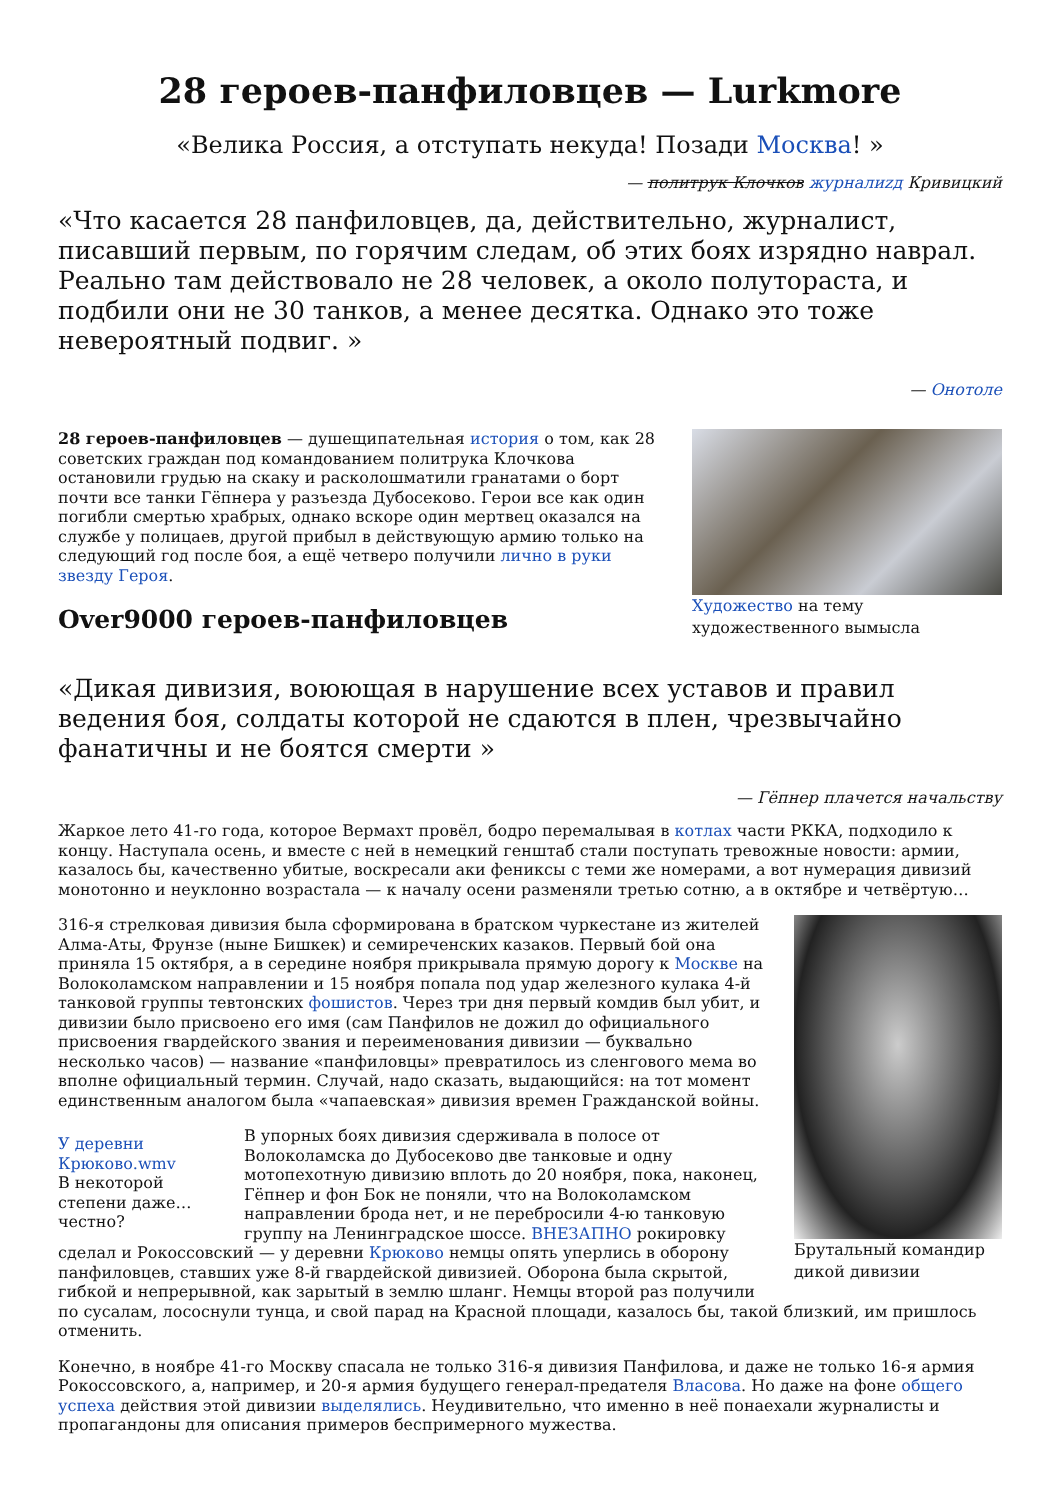28 героев-панфиловцев — Lurkmore
«Велика Россия, а отступать некуда! Позади Москва! »
— политрук Клочков журналиzд Кривицкий
«Что касается 28 панфиловцев, да, действительно, журналист, писавший первым, по горячим следам, об этих боях изрядно наврал. Реально там действовало не 28 человек, а около полутораста, и подбили они не 30 танков, а менее десятка. Однако это тоже невероятный подвиг. »
— Онотоле
Художество на тему художественного вымысла
28 героев-панфиловцев — душещипательная история о том, как 28 советских граждан под командованием политрука Клочкова остановили грудью на скаку и расколошматили гранатами о борт почти все танки Гёпнера у разъезда Дубосеково. Герои все как один погибли смертью храбрых, однако вскоре один мертвец оказался на службе у полицаев, другой прибыл в действующую армию только на следующий год после боя, а ещё четверо получили лично в руки звезду Героя.
Over9000 героев-панфиловцев
«Дикая дивизия, воюющая в нарушение всех уставов и правил ведения боя, солдаты которой не сдаются в плен, чрезвычайно фанатичны и не боятся смерти »
— Гёпнер плачется начальству
Жаркое лето 41-го года, которое Вермахт провёл, бодро перемалывая в котлах части РККА, подходило к концу. Наступала осень, и вместе с ней в немецкий генштаб стали поступать тревожные новости: армии, казалось бы, качественно убитые, воскресали аки фениксы с теми же номерами, а вот нумерация дивизий монотонно и неуклонно возрастала — к началу осени разменяли третью сотню, а в октябре и четвёртую…
Брутальный командир дикой дивизии
316-я стрелковая дивизия была сформирована в братском чуркестане из жителей Алма-Аты, Фрунзе (ныне Бишкек) и семиреченских казаков. Первый бой она приняла 15 октября, а в середине ноября прикрывала прямую дорогу к Москве на Волоколамском направлении и 15 ноября попала под удар железного кулака 4-й танковой группы тевтонских фошистов. Через три дня первый комдив был убит, и дивизии было присвоено его имя (сам Панфилов не дожил до официального присвоения гвардейского звания и переименования дивизии — буквально несколько часов) — название «панфиловцы» превратилось из сленгового мема во вполне официальный термин. Случай, надо сказать, выдающийся: на тот момент единственным аналогом была «чапаевская» дивизия времен Гражданской войны.
У деревни Крюково.wmv
В некоторой степени даже… честно?
В упорных боях дивизия сдерживала в полосе от Волоколамска до Дубосеково две танковые и одну мотопехотную дивизию вплоть до 20 ноября, пока, наконец, Гёпнер и фон Бок не поняли, что на Волоколамском направлении брода нет, и не перебросили 4-ю танковую группу на Ленинградское шоссе. ВНЕЗАПНО рокировку сделал и Рокоссовский — у деревни Крюково немцы опять уперлись в оборону панфиловцев, ставших уже 8-й гвардейской дивизией. Оборона была скрытой, гибкой и непрерывной, как зарытый в землю шланг. Немцы второй раз получили по сусалам, лососнули тунца, и свой парад на Красной площади, казалось бы, такой близкий, им пришлось отменить.
Конечно, в ноябре 41-го Москву спасала не только 316-я дивизия Панфилова, и даже не только 16-я армия Рокоссовского, а, например, и 20-я армия будущего генерал-предателя Власова. Но даже на фоне общего успеха действия этой дивизии выделялись. Неудивительно, что именно в неё понаехали журналисты и пропагандоны для описания примеров беспримерного мужества.